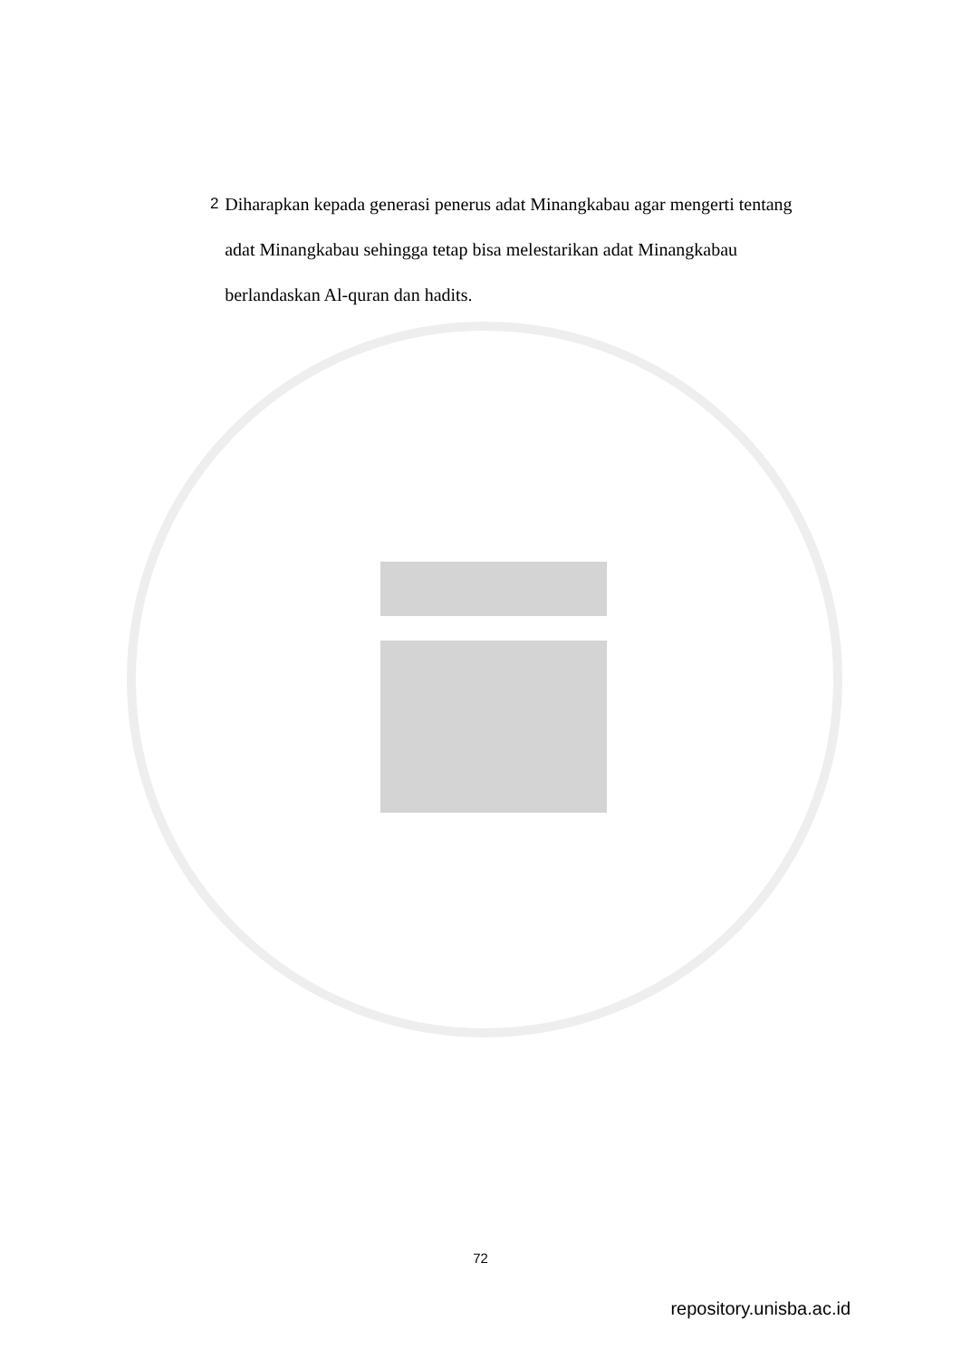2
Diharapkan kepada generasi penerus adat Minangkabau agar mengerti tentang adat Minangkabau sehingga tetap bisa melestarikan adat Minangkabau berlandaskan Al-quran dan hadits.
72
repository.unisba.ac.id